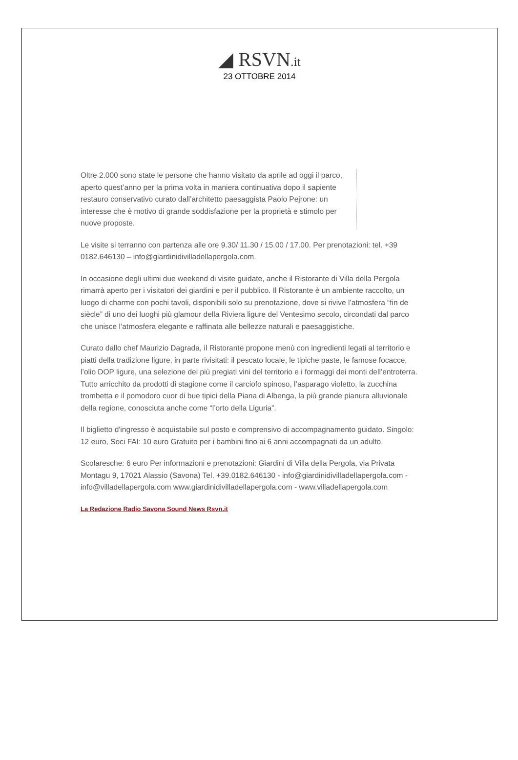◢ RSVN.it
23 OTTOBRE 2014
Oltre 2.000 sono state le persone che hanno visitato da aprile ad oggi il parco, aperto quest’anno per la prima volta in maniera continuativa dopo il sapiente restauro conservativo curato dall’architetto paesaggista Paolo Pejrone: un interesse che è motivo di grande soddisfazione per la proprietà e stimolo per nuove proposte.
Le visite si terranno con partenza alle ore 9.30/ 11.30 / 15.00 / 17.00. Per prenotazioni: tel. +39 0182.646130 – info@giardinidivilladellapergola.com.
In occasione degli ultimi due weekend di visite guidate, anche il Ristorante di Villa della Pergola rimarrà aperto per i visitatori dei giardini e per il pubblico. Il Ristorante è un ambiente raccolto, un luogo di charme con pochi tavoli, disponibili solo su prenotazione, dove si rivive l’atmosfera “fin de siècle” di uno dei luoghi più glamour della Riviera ligure del Ventesimo secolo, circondati dal parco che unisce l’atmosfera elegante e raffinata alle bellezze naturali e paesaggistiche.
Curato dallo chef Maurizio Dagrada, il Ristorante propone menù con ingredienti legati al territorio e piatti della tradizione ligure, in parte rivisitati: il pescato locale, le tipiche paste, le famose focacce, l’olio DOP ligure, una selezione dei più pregiati vini del territorio e i formaggi dei monti dell’entroterra. Tutto arricchito da prodotti di stagione come il carciofo spinoso, l’asparago violetto, la zucchina trombetta e il pomodoro cuor di bue tipici della Piana di Albenga, la più grande pianura alluvionale della regione, conosciuta anche come “l’orto della Liguria”.
Il biglietto d'ingresso è acquistabile sul posto e comprensivo di accompagnamento guidato. Singolo: 12 euro, Soci FAI: 10 euro Gratuito per i bambini fino ai 6 anni accompagnati da un adulto.
Scolaresche: 6 euro Per informazioni e prenotazioni: Giardini di Villa della Pergola, via Privata Montagu 9, 17021 Alassio (Savona) Tel. +39.0182.646130 - info@giardinidivilladellapergola.com - info@villadellapergola.com www.giardinidivilladellapergola.com - www.villadellapergola.com
La Redazione Radio Savona Sound News Rsvn.it